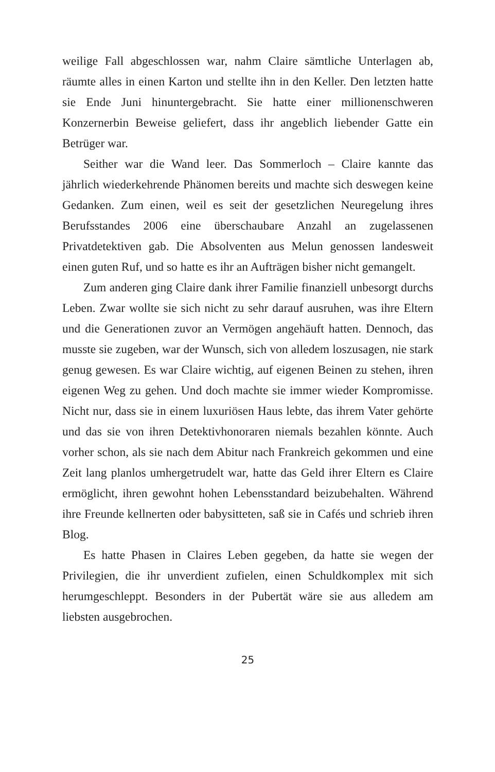weilige Fall abgeschlossen war, nahm Claire sämtliche Unterlagen ab, räumte alles in einen Karton und stellte ihn in den Keller. Den letzten hatte sie Ende Juni hinuntergebracht. Sie hatte einer millionenschweren Konzernerbin Beweise geliefert, dass ihr angeblich liebender Gatte ein Betrüger war.
Seither war die Wand leer. Das Sommerloch – Claire kannte das jährlich wiederkehrende Phänomen bereits und machte sich deswegen keine Gedanken. Zum einen, weil es seit der gesetzlichen Neuregelung ihres Berufsstandes 2006 eine überschaubare Anzahl an zugelassenen Privatdetektiven gab. Die Absolventen aus Melun genossen landesweit einen guten Ruf, und so hatte es ihr an Aufträgen bisher nicht gemangelt.
Zum anderen ging Claire dank ihrer Familie finanziell unbesorgt durchs Leben. Zwar wollte sie sich nicht zu sehr darauf ausruhen, was ihre Eltern und die Generationen zuvor an Vermögen angehäuft hatten. Dennoch, das musste sie zugeben, war der Wunsch, sich von alledem loszusagen, nie stark genug gewesen. Es war Claire wichtig, auf eigenen Beinen zu stehen, ihren eigenen Weg zu gehen. Und doch machte sie immer wieder Kompromisse. Nicht nur, dass sie in einem luxuriösen Haus lebte, das ihrem Vater gehörte und das sie von ihren Detektivhonoraren niemals bezahlen könnte. Auch vorher schon, als sie nach dem Abitur nach Frankreich gekommen und eine Zeit lang planlos umhergetrudelt war, hatte das Geld ihrer Eltern es Claire ermöglicht, ihren gewohnt hohen Lebensstandard beizubehalten. Während ihre Freunde kellnerten oder babysitteten, saß sie in Cafés und schrieb ihren Blog.
Es hatte Phasen in Claires Leben gegeben, da hatte sie wegen der Privilegien, die ihr unverdient zufielen, einen Schuldkomplex mit sich herumgeschleppt. Besonders in der Pubertät wäre sie aus alledem am liebsten ausgebrochen.
25